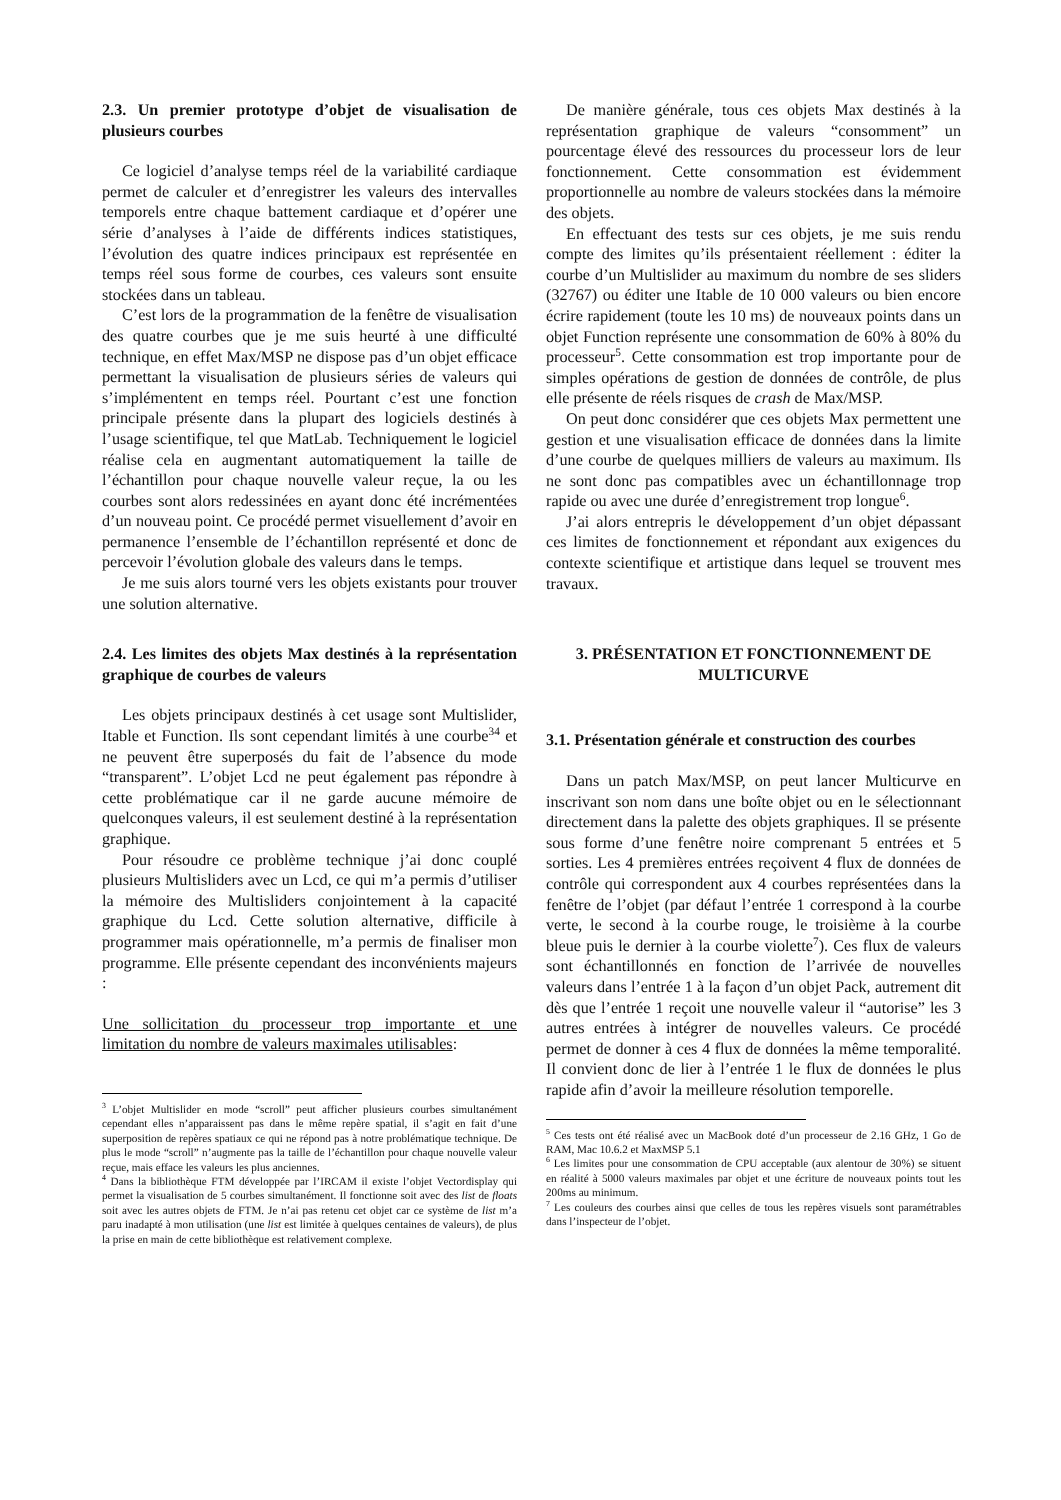2.3. Un premier prototype d’objet de visualisation de plusieurs courbes
Ce logiciel d’analyse temps réel de la variabilité cardiaque permet de calculer et d’enregistrer les valeurs des intervalles temporels entre chaque battement cardiaque et d’opérer une série d’analyses à l’aide de différents indices statistiques, l’évolution des quatre indices principaux est représentée en temps réel sous forme de courbes, ces valeurs sont ensuite stockées dans un tableau.
C’est lors de la programmation de la fenêtre de visualisation des quatre courbes que je me suis heurté à une difficulté technique, en effet Max/MSP ne dispose pas d’un objet efficace permettant la visualisation de plusieurs séries de valeurs qui s’implémentent en temps réel. Pourtant c’est une fonction principale présente dans la plupart des logiciels destinés à l’usage scientifique, tel que MatLab. Techniquement le logiciel réalise cela en augmentant automatiquement la taille de l’échantillon pour chaque nouvelle valeur reçue, la ou les courbes sont alors redessinées en ayant donc été incrémentées d’un nouveau point. Ce procédé permet visuellement d’avoir en permanence l’ensemble de l’échantillon représenté et donc de percevoir l’évolution globale des valeurs dans le temps.
Je me suis alors tourné vers les objets existants pour trouver une solution alternative.
2.4. Les limites des objets Max destinés à la représentation graphique de courbes de valeurs
Les objets principaux destinés à cet usage sont Multislider, Itable et Function. Ils sont cependant limités à une courbe<sup>34</sup> et ne peuvent être superposés du fait de l’absence du mode “transparent”. L’objet Lcd ne peut également pas répondre à cette problématique car il ne garde aucune mémoire de quelconques valeurs, il est seulement destiné à la représentation graphique.
Pour résoudre ce problème technique j’ai donc couplé plusieurs Multisliders avec un Lcd, ce qui m’a permis d’utiliser la mémoire des Multisliders conjointement à la capacité graphique du Lcd. Cette solution alternative, difficile à programmer mais opérationnelle, m’a permis de finaliser mon programme. Elle présente cependant des inconvénients majeurs :
Une sollicitation du processeur trop importante et une limitation du nombre de valeurs maximales utilisables:
<sup>3</sup> L’objet Multislider en mode “scroll” peut afficher plusieurs courbes simultanément cependant elles n’apparaissent pas dans le même repère spatial, il s’agit en fait d’une superposition de repères spatiaux ce qui ne répond pas à notre problématique technique. De plus le mode “scroll” n’augmente pas la taille de l’échantillon pour chaque nouvelle valeur reçue, mais efface les valeurs les plus anciennes.
<sup>4</sup> Dans la bibliothèque FTM développée par l’IRCAM il existe l’objet Vectordisplay qui permet la visualisation de 5 courbes simultanément. Il fonctionne soit avec des list de floats soit avec les autres objets de FTM. Je n’ai pas retenu cet objet car ce système de list m’a paru inadapté à mon utilisation (une list est limitée à quelques centaines de valeurs), de plus la prise en main de cette bibliothèque est relativement complexe.
De manière générale, tous ces objets Max destinés à la représentation graphique de valeurs “consomment” un pourcentage élevé des ressources du processeur lors de leur fonctionnement. Cette consommation est évidemment proportionnelle au nombre de valeurs stockées dans la mémoire des objets.
En effectuant des tests sur ces objets, je me suis rendu compte des limites qu’ils présentaient réellement : éditer la courbe d’un Multislider au maximum du nombre de ses sliders (32767) ou éditer une Itable de 10 000 valeurs ou bien encore écrire rapidement (toute les 10 ms) de nouveaux points dans un objet Function représente une consommation de 60% à 80% du processeur<sup>5</sup>. Cette consommation est trop importante pour de simples opérations de gestion de données de contrôle, de plus elle présente de réels risques de crash de Max/MSP.
On peut donc considérer que ces objets Max permettent une gestion et une visualisation efficace de données dans la limite d’une courbe de quelques milliers de valeurs au maximum. Ils ne sont donc pas compatibles avec un échantillonnage trop rapide ou avec une durée d’enregistrement trop longue<sup>6</sup>.
J’ai alors entrepris le développement d’un objet dépassant ces limites de fonctionnement et répondant aux exigences du contexte scientifique et artistique dans lequel se trouvent mes travaux.
3. PRÉSENTATION ET FONCTIONNEMENT DE MULTICURVE
3.1. Présentation générale et construction des courbes
Dans un patch Max/MSP, on peut lancer Multicurve en inscrivant son nom dans une boîte objet ou en le sélectionnant directement dans la palette des objets graphiques. Il se présente sous forme d’une fenêtre noire comprenant 5 entrées et 5 sorties. Les 4 premières entrées reçoivent 4 flux de données de contrôle qui correspondent aux 4 courbes représentées dans la fenêtre de l’objet (par défaut l’entrée 1 correspond à la courbe verte, le second à la courbe rouge, le troisième à la courbe bleue puis le dernier à la courbe violette<sup>7</sup>). Ces flux de valeurs sont échantillonnés en fonction de l’arrivée de nouvelles valeurs dans l’entrée 1 à la façon d’un objet Pack, autrement dit dès que l’entrée 1 reçoit une nouvelle valeur il “autorise” les 3 autres entrées à intégrer de nouvelles valeurs. Ce procédé permet de donner à ces 4 flux de données la même temporalité. Il convient donc de lier à l’entrée 1 le flux de données le plus rapide afin d’avoir la meilleure résolution temporelle.
<sup>5</sup> Ces tests ont été réalisé avec un MacBook doté d’un processeur de 2.16 GHz, 1 Go de RAM, Mac 10.6.2 et MaxMSP 5.1
<sup>6</sup> Les limites pour une consommation de CPU acceptable (aux alentour de 30%) se situent en réalité à 5000 valeurs maximales par objet et une écriture de nouveaux points tout les 200ms au minimum.
<sup>7</sup> Les couleurs des courbes ainsi que celles de tous les repères visuels sont paramétrables dans l’inspecteur de l’objet.